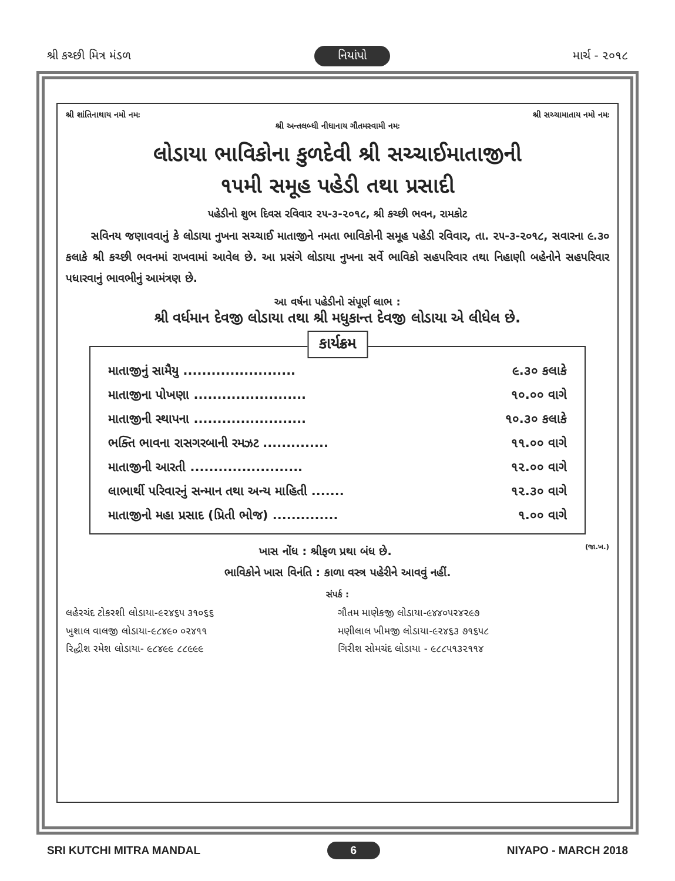શ્રી કચ્છી મિત્ર મંડળ નિયાંપો માર્ચ - ૨૦૧૮
શ્રી શાંતિનાથાય નમો નમઃ શ્રી સચ્ચામાતાય નમો નમઃ
શ્રી અન્તલબ્ધી નીધાનાય ગૌતમસ્વામી નમઃ
લોડાયા ભાવિકોના કુળદેવી શ્રી સચ્ચાઈમાતાજીની
૧૫મી સમૂહ પહેડી તથા પ્રસાદી
પહેડીનો શુભ દિવસ રવિવાર ૨૫-૩-૨૦૧૮, શ્રી કચ્છી ભવન, રામકોટ
સવિનય જણાવવાનું કે લોડાયા નુખના સચ્ચાઈ માતાજીને નમતા ભાવિકોની સમૂહ પહેડી રવિવાર, તા. ૨૫-૩-૨૦૧૮, સવારના ૯.૩૦ કલાકે શ્રી કચ્છી ભવનમાં રાખવામાં આવેલ છે. આ પ્રસંગે લોડાયા નુખના સર્વે ભાવિકો સહપરિવાર તથા નિહાણી બહેનોને સહપરિવાર પધારવાનું ભાવભીનું આમંત્રણ છે.
આ વર્ષના પહેડીનો સંપૂર્ણ લાભ :
શ્રી વર્ધમાન દેવજી લોડાયા તથા શ્રી મધુકાન્ત દેવજી લોડાયા એ લીધેલ છે.
કાર્યક્રમ
માતાજીનું સામૈયુ ........................ ૯.૩૦ કલાકે
માતાજીના પોખણા ........................ ૧૦.૦૦ વાગે
માતાજીની સ્થાપના ........................ ૧૦.૩૦ કલાકે
ભક્તિ ભાવના રાસગરબાની રમઝટ .............. ૧૧.૦૦ વાગે
માતાજીની આરતી ........................ ૧૨.૦૦ વાગે
લાભાર્થી પરિવારનું સન્માન તથા અન્ય માહિતી ....... ૧૨.૩૦ વાગે
માતાજીનો મહા પ્રસાદ (પ્રિતી ભોજ) .............. ૧.૦૦ વાગે
ખાસ નોંધ : શ્રીફળ પ્રથા બંધ છે. (જા.ખ.)
ભાવિકોને ખાસ વિનંતિ : કાળા વસ્ત્ર પહેરીને આવવું નહીં.
સંપર્ક :
લહેરચંદ ટોકરશી લોડાયા-૯૨૪૬૫ ૩૧૦૬૬ ગૌતમ માણેકજી લોડાયા-૯૪૪૦૫૨૪૨૯૭ ખુશાલ વાલજી લોડાયા-૯૮૪૯૦ ૦૨૪૧૧ મણીલાલ ખીમજી લોડાયા-૯૨૪૬૩ ૭૧૬૫૮ રિદ્ધીશ રમેશ લોડાયા- ૯૮૪૯૯ ૮૮૯૯૯ ગિરીશ સોમચંદ લોડાયા - ૯૮૮૫૧૩૨૧૧૪
SRI KUTCHI MITRA MANDAL 6 NIYAPO - MARCH 2018